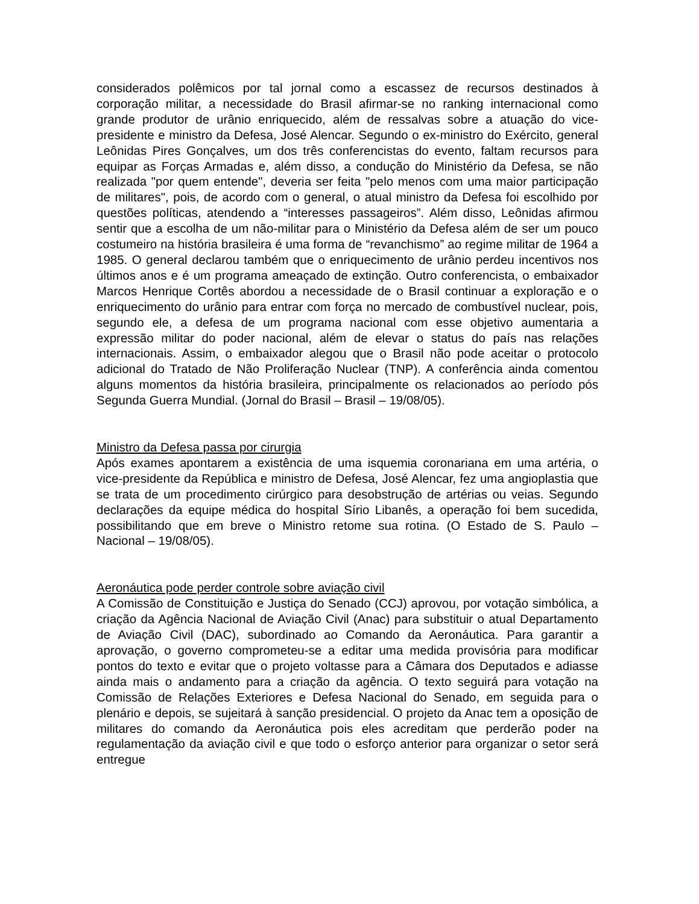considerados polêmicos por tal jornal como a escassez de recursos destinados à corporação militar, a necessidade do Brasil afirmar-se no ranking internacional como grande produtor de urânio enriquecido, além de ressalvas sobre a atuação do vice-presidente e ministro da Defesa, José Alencar. Segundo o ex-ministro do Exército, general Leônidas Pires Gonçalves, um dos três conferencistas do evento, faltam recursos para equipar as Forças Armadas e, além disso, a condução do Ministério da Defesa, se não realizada "por quem entende", deveria ser feita "pelo menos com uma maior participação de militares", pois, de acordo com o general, o atual ministro da Defesa foi escolhido por questões políticas, atendendo a “interesses passageiros”. Além disso, Leônidas afirmou sentir que a escolha de um não-militar para o Ministério da Defesa além de ser um pouco costumeiro na história brasileira é uma forma de “revanchismo” ao regime militar de 1964 a 1985. O general declarou também que o enriquecimento de urânio perdeu incentivos nos últimos anos e é um programa ameaçado de extinção. Outro conferencista, o embaixador Marcos Henrique Cortês abordou a necessidade de o Brasil continuar a exploração e o enriquecimento do urânio para entrar com força no mercado de combustível nuclear, pois, segundo ele, a defesa de um programa nacional com esse objetivo aumentaria a expressão militar do poder nacional, além de elevar o status do país nas relações internacionais. Assim, o embaixador alegou que o Brasil não pode aceitar o protocolo adicional do Tratado de Não Proliferação Nuclear (TNP). A conferência ainda comentou alguns momentos da história brasileira, principalmente os relacionados ao período pós Segunda Guerra Mundial. (Jornal do Brasil – Brasil – 19/08/05).
Ministro da Defesa passa por cirurgia
Após exames apontarem a existência de uma isquemia coronariana em uma artéria, o vice-presidente da República e ministro de Defesa, José Alencar, fez uma angioplastia que se trata de um procedimento cirúrgico para desobstrução de artérias ou veias. Segundo declarações da equipe médica do hospital Sírio Libanês, a operação foi bem sucedida, possibilitando que em breve o Ministro retome sua rotina. (O Estado de S. Paulo – Nacional – 19/08/05).
Aeronáutica pode perder controle sobre aviação civil
A Comissão de Constituição e Justiça do Senado (CCJ) aprovou, por votação simbólica, a criação da Agência Nacional de Aviação Civil (Anac) para substituir o atual Departamento de Aviação Civil (DAC), subordinado ao Comando da Aeronáutica. Para garantir a aprovação, o governo comprometeu-se a editar uma medida provisória para modificar pontos do texto e evitar que o projeto voltasse para a Câmara dos Deputados e adiasse ainda mais o andamento para a criação da agência. O texto seguirá para votação na Comissão de Relações Exteriores e Defesa Nacional do Senado, em seguida para o plenário e depois, se sujeitará à sanção presidencial. O projeto da Anac tem a oposição de militares do comando da Aeronáutica pois eles acreditam que perderão poder na regulamentação da aviação civil e que todo o esforço anterior para organizar o setor será entregue